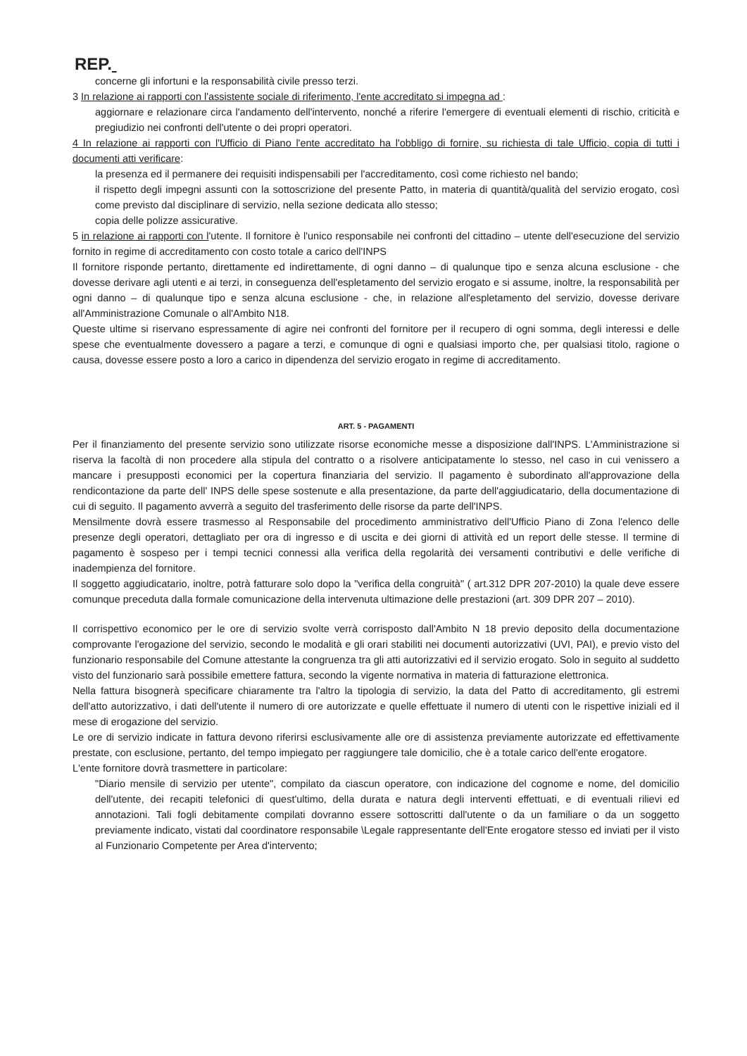REP.
concerne gli infortuni e la responsabilità civile presso terzi.
3 In relazione ai rapporti con l'assistente sociale di riferimento, l'ente accreditato si impegna ad :
aggiornare e relazionare circa l'andamento dell'intervento, nonché a riferire l'emergere di eventuali elementi di rischio, criticità e pregiudizio nei confronti dell'utente o dei propri operatori.
4 In relazione ai rapporti con l'Ufficio di Piano l'ente accreditato ha l'obbligo di fornire, su richiesta di tale Ufficio, copia di tutti i documenti atti verificare:
la presenza ed il permanere dei requisiti indispensabili per l'accreditamento, così come richiesto nel bando;
il rispetto degli impegni assunti con la sottoscrizione del presente Patto, in materia di quantità/qualità del servizio erogato, così come previsto dal disciplinare di servizio, nella sezione dedicata allo stesso;
copia delle polizze assicurative.
5 in relazione ai rapporti con l'utente. Il fornitore è l'unico responsabile nei confronti del cittadino – utente dell'esecuzione del servizio fornito in regime di accreditamento con costo totale a carico dell'INPS
Il fornitore risponde pertanto, direttamente ed indirettamente, di ogni danno – di qualunque tipo e senza alcuna esclusione - che dovesse derivare agli utenti e ai terzi, in conseguenza dell'espletamento del servizio erogato e si assume, inoltre, la responsabilità per ogni danno – di qualunque tipo e senza alcuna esclusione - che, in relazione all'espletamento del servizio, dovesse derivare all'Amministrazione Comunale o all'Ambito N18.
Queste ultime si riservano espressamente di agire nei confronti del fornitore per il recupero di ogni somma, degli interessi e delle spese che eventualmente dovessero a pagare a terzi, e comunque di ogni e qualsiasi importo che, per qualsiasi titolo, ragione o causa, dovesse essere posto a loro a carico in dipendenza del servizio erogato in regime di accreditamento.
ART. 5 - PAGAMENTI
Per il finanziamento del presente servizio sono utilizzate risorse economiche messe a disposizione dall'INPS. L'Amministrazione si riserva la facoltà di non procedere alla stipula del contratto o a risolvere anticipatamente lo stesso, nel caso in cui venissero a mancare i presupposti economici per la copertura finanziaria del servizio. Il pagamento è subordinato all'approvazione della rendicontazione da parte dell' INPS delle spese sostenute e alla presentazione, da parte dell'aggiudicatario, della documentazione di cui di seguito. Il pagamento avverrà a seguito del trasferimento delle risorse da parte dell'INPS.
Mensilmente dovrà essere trasmesso al Responsabile del procedimento amministrativo dell'Ufficio Piano di Zona l'elenco delle presenze degli operatori, dettagliato per ora di ingresso e di uscita e dei giorni di attività ed un report delle stesse. Il termine di pagamento è sospeso per i tempi tecnici connessi alla verifica della regolarità dei versamenti contributivi e delle verifiche di inadempienza del fornitore.
Il soggetto aggiudicatario, inoltre, potrà fatturare solo dopo la "verifica della congruità" ( art.312 DPR 207-2010) la quale deve essere comunque preceduta dalla formale comunicazione della intervenuta ultimazione delle prestazioni (art. 309 DPR 207 – 2010).
Il corrispettivo economico per le ore di servizio svolte verrà corrisposto dall'Ambito N 18 previo deposito della documentazione comprovante l'erogazione del servizio, secondo le modalità e gli orari stabiliti nei documenti autorizzativi (UVI, PAI), e previo visto del funzionario responsabile del Comune attestante la congruenza tra gli atti autorizzativi ed il servizio erogato. Solo in seguito al suddetto visto del funzionario sarà possibile emettere fattura, secondo la vigente normativa in materia di fatturazione elettronica.
Nella fattura bisognerà specificare chiaramente tra l'altro la tipologia di servizio, la data del Patto di accreditamento, gli estremi dell'atto autorizzativo, i dati dell'utente il numero di ore autorizzate e quelle effettuate il numero di utenti con le rispettive iniziali ed il mese di erogazione del servizio.
Le ore di servizio indicate in fattura devono riferirsi esclusivamente alle ore di assistenza previamente autorizzate ed effettivamente prestate, con esclusione, pertanto, del tempo impiegato per raggiungere tale domicilio, che è a totale carico dell'ente erogatore.
L'ente fornitore dovrà trasmettere in particolare:
"Diario mensile di servizio per utente", compilato da ciascun operatore, con indicazione del cognome e nome, del domicilio dell'utente, dei recapiti telefonici di quest'ultimo, della durata e natura degli interventi effettuati, e di eventuali rilievi ed annotazioni. Tali fogli debitamente compilati dovranno essere sottoscritti dall'utente o da un familiare o da un soggetto previamente indicato, vistati dal coordinatore responsabile \Legale rappresentante dell'Ente erogatore stesso ed inviati per il visto al Funzionario Competente per Area d'intervento;